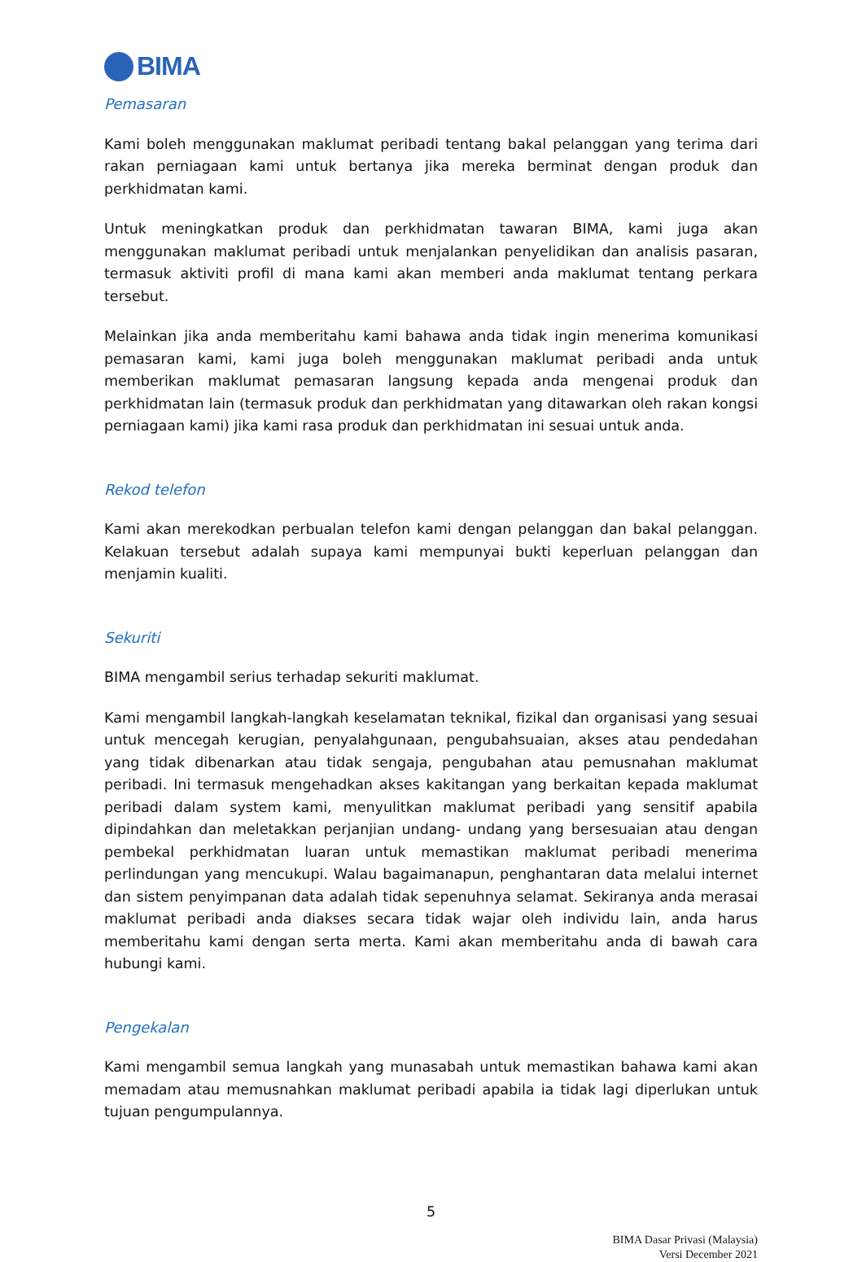BIMA
Pemasaran
Kami boleh menggunakan maklumat peribadi tentang bakal pelanggan yang terima dari rakan perniagaan kami untuk bertanya jika mereka berminat dengan produk dan perkhidmatan kami.
Untuk meningkatkan produk dan perkhidmatan tawaran BIMA, kami juga akan menggunakan maklumat peribadi untuk menjalankan penyelidikan dan analisis pasaran, termasuk aktiviti profil di mana kami akan memberi anda maklumat tentang perkara tersebut.
Melainkan jika anda memberitahu kami bahawa anda tidak ingin menerima komunikasi pemasaran kami, kami juga boleh menggunakan maklumat peribadi anda untuk memberikan maklumat pemasaran langsung kepada anda mengenai produk dan perkhidmatan lain (termasuk produk dan perkhidmatan yang ditawarkan oleh rakan kongsi perniagaan kami) jika kami rasa produk dan perkhidmatan ini sesuai untuk anda.
Rekod telefon
Kami akan merekodkan perbualan telefon kami dengan pelanggan dan bakal pelanggan. Kelakuan tersebut adalah supaya kami mempunyai bukti keperluan pelanggan dan menjamin kualiti.
Sekuriti
BIMA mengambil serius terhadap sekuriti maklumat.
Kami mengambil langkah-langkah keselamatan teknikal, fizikal dan organisasi yang sesuai untuk mencegah kerugian, penyalahgunaan, pengubahsuaian, akses atau pendedahan yang tidak dibenarkan atau tidak sengaja, pengubahan atau pemusnahan maklumat peribadi. Ini termasuk mengehadkan akses kakitangan yang berkaitan kepada maklumat peribadi dalam system kami, menyulitkan maklumat peribadi yang sensitif apabila dipindahkan dan meletakkan perjanjian undang- undang yang bersesuaian atau dengan pembekal perkhidmatan luaran untuk memastikan maklumat peribadi menerima perlindungan yang mencukupi. Walau bagaimanapun, penghantaran data melalui internet dan sistem penyimpanan data adalah tidak sepenuhnya selamat. Sekiranya anda merasai maklumat peribadi anda diakses secara tidak wajar oleh individu lain, anda harus memberitahu kami dengan serta merta. Kami akan memberitahu anda di bawah cara hubungi kami.
Pengekalan
Kami mengambil semua langkah yang munasabah untuk memastikan bahawa kami akan memadam atau memusnahkan maklumat peribadi apabila ia tidak lagi diperlukan untuk tujuan pengumpulannya.
5
BIMA Dasar Privasi (Malaysia)
Versi December 2021